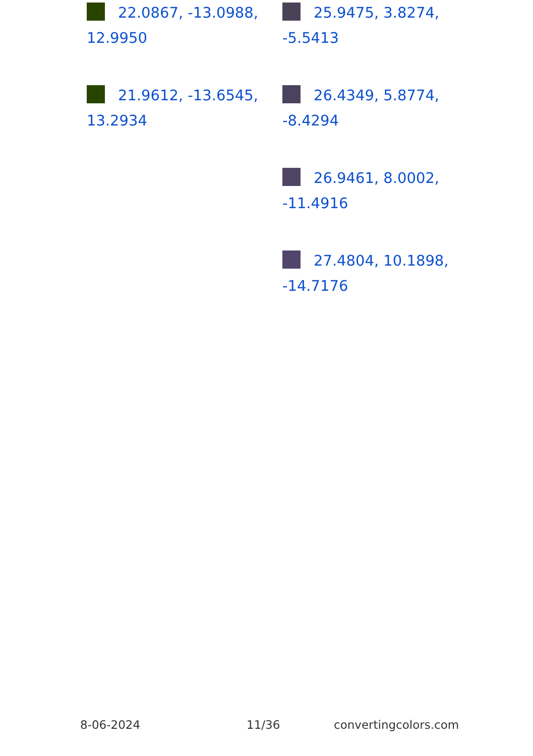22.0867, -13.0988, 12.9950
21.9612, -13.6545, 13.2934
25.9475, 3.8274, -5.5413
26.4349, 5.8774, -8.4294
26.9461, 8.0002, -11.4916
27.4804, 10.1898, -14.7176
8-06-2024 11/36 convertingcolors.com